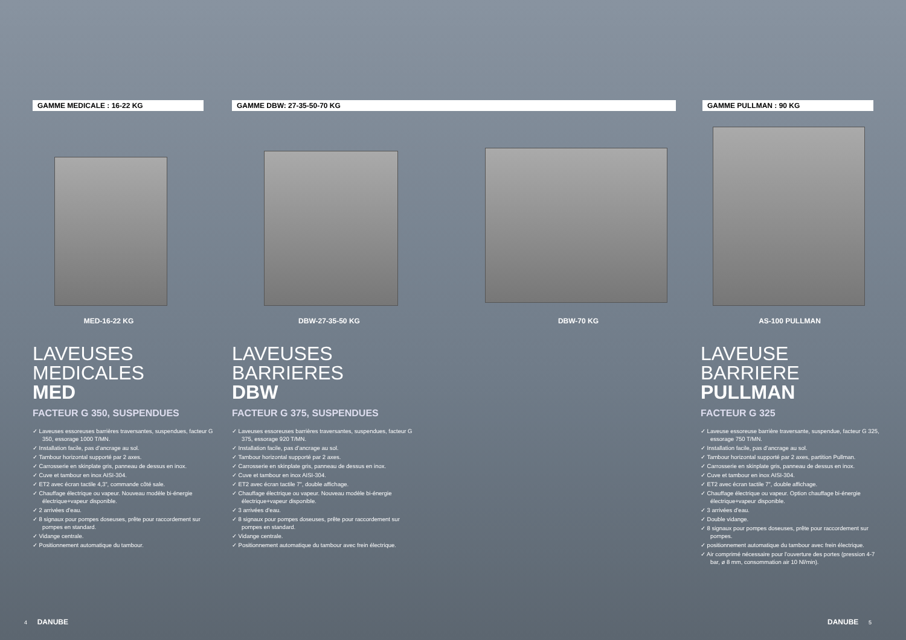GAMME MEDICALE : 16-22 KG GAMME DBW: 27-35-50-70 KG GAMME PULLMAN : 90 KG
MED-16-22 KG DBW-27-35-50 KG DBW-70 KG AS-100 PULLMAN
LAVEUSES
MEDICALES
MED
FACTEUR G 350, SUSPENDUES
✓ Laveuses essoreuses barrières traversantes, suspendues, facteur G 350, essorage 1000 T/MN.
✓ Installation facile, pas d’ancrage au sol.
✓ Tambour horizontal supporté par 2 axes.
✓ Carrosserie en skinplate gris, panneau de dessus en inox.
✓ Cuve et tambour en inox AISI-304.
✓ ET2 avec écran tactile 4,3”, commande côté sale.
✓ Chauffage électrique ou vapeur. Nouveau modèle bi-énergie électrique+vapeur disponible.
✓ 2 arrivées d’eau.
✓ 8 signaux pour pompes doseuses, prête pour raccordement sur pompes en standard.
✓ Vidange centrale.
✓ Positionnement automatique du tambour.
LAVEUSES
BARRIERES
DBW
FACTEUR G 375, SUSPENDUES
✓ Laveuses essoreuses barrières traversantes, suspendues, facteur G 375, essorage 920 T/MN.
✓ Installation facile, pas d’ancrage au sol.
✓ Tambour horizontal supporté par 2 axes.
✓ Carrosserie en skinplate gris, panneau de dessus en inox.
✓ Cuve et tambour en inox AISI-304.
✓ ET2 avec écran tactile 7”, double affichage.
✓ Chauffage électrique ou vapeur. Nouveau modèle bi-énergie électrique+vapeur disponible.
✓ 3 arrivées d’eau.
✓ 8 signaux pour pompes doseuses, prête pour raccordement sur pompes en standard.
✓ Vidange centrale.
✓ Positionnement automatique du tambour avec frein électrique.
LAVEUSE
BARRIERE
PULLMAN
FACTEUR G 325
✓ Laveuse essoreuse barrière traversante, suspendue, facteur G 325, essorage 750 T/MN.
✓ Installation facile, pas d’ancrage au sol.
✓ Tambour horizontal supporté par 2 axes, partition Pullman.
✓ Carrosserie en skinplate gris, panneau de dessus en inox.
✓ Cuve et tambour en inox AISI-304.
✓ ET2 avec écran tactile 7”, double affichage.
✓ Chauffage électrique ou vapeur. Option chauffage bi-énergie électrique+vapeur disponible.
✓ 3 arrivées d’eau.
✓ Double vidange.
✓ 8 signaux pour pompes doseuses, prête pour raccordement sur pompes.
✓ positionnement automatique du tambour avec frein électrique.
✓ Air comprimé nécessaire pour l’ouverture des portes (pression 4-7 bar, ø 8 mm, consommation air 10 Nl/min).
4 DANUBE DANUBE 5